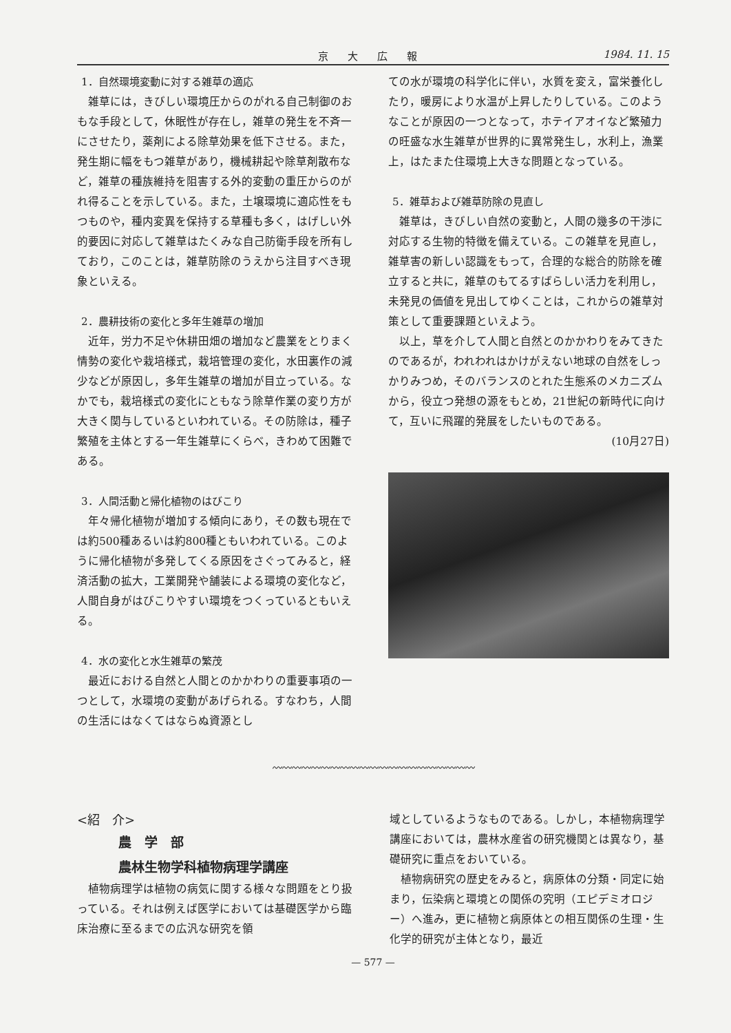京大広報 1984. 11. 15
1．自然環境変動に対する雑草の適応
雑草には，きびしい環境圧からのがれる自己制御のおもな手段として，休眠性が存在し，雑草の発生を不斉一にさせたり，薬剤による除草効果を低下させる。また，発生期に幅をもつ雑草があり，機械耕起や除草剤散布など，雑草の種族維持を阻害する外的変動の重圧からのがれ得ることを示している。また，土壌環境に適応性をもつものや，種内変異を保持する草種も多く，はげしい外的要因に対応して雑草はたくみな自己防衛手段を所有しており，このことは，雑草防除のうえから注目すべき現象といえる。
2．農耕技術の変化と多年生雑草の増加
近年，労力不足や休耕田畑の増加など農業をとりまく情勢の変化や栽培様式，栽培管理の変化，水田裏作の減少などが原因し，多年生雑草の増加が目立っている。なかでも，栽培様式の変化にともなう除草作業の変り方が大きく関与しているといわれている。その防除は，種子繁殖を主体とする一年生雑草にくらべ，きわめて困難である。
3．人間活動と帰化植物のはびこり
年々帰化植物が増加する傾向にあり，その数も現在では約500種あるいは約800種ともいわれている。このように帰化植物が多発してくる原因をさぐってみると，経済活動の拡大，工業開発や舗装による環境の変化など，人間自身がはびこりやすい環境をつくっているともいえる。
4．水の変化と水生雑草の繁茂
最近における自然と人間とのかかわりの重要事項の一つとして，水環境の変動があげられる。すなわち，人間の生活にはなくてはならぬ資源とし
ての水が環境の科学化に伴い，水質を変え，富栄養化したり，暖房により水温が上昇したりしている。このようなことが原因の一つとなって，ホテイアオイなど繁殖力の旺盛な水生雑草が世界的に異常発生し，水利上，漁業上，はたまた住環境上大きな問題となっている。
5．雑草および雑草防除の見直し
雑草は，きびしい自然の変動と，人間の幾多の干渉に対応する生物的特徴を備えている。この雑草を見直し，雑草害の新しい認識をもって，合理的な総合的防除を確立すると共に，雑草のもてるすばらしい活力を利用し，未発見の価値を見出してゆくことは，これからの雑草対策として重要課題といえよう。
以上，草を介して人間と自然とのかかわりをみてきたのであるが，われわれはかけがえない地球の自然をしっかりみつめ，そのバランスのとれた生態系のメカニズムから，役立つ発想の源をもとめ，21世紀の新時代に向けて，互いに飛躍的発展をしたいものである。
(10月27日)
〰〰〰〰〰〰〰〰〰〰〰〰〰〰〰〰〰〰〰〰〰
<紹　介>
農　学　部
農林生物学科植物病理学講座
植物病理学は植物の病気に関する様々な問題をとり扱っている。それは例えば医学においては基礎医学から臨床治療に至るまでの広汎な研究を領
域としているようなものである。しかし，本植物病理学講座においては，農林水産省の研究機関とは異なり，基礎研究に重点をおいている。
植物病研究の歴史をみると，病原体の分類・同定に始まり，伝染病と環境との関係の究明（エピデミオロジー）へ進み，更に植物と病原体との相互関係の生理・生化学的研究が主体となり，最近
— 577 —